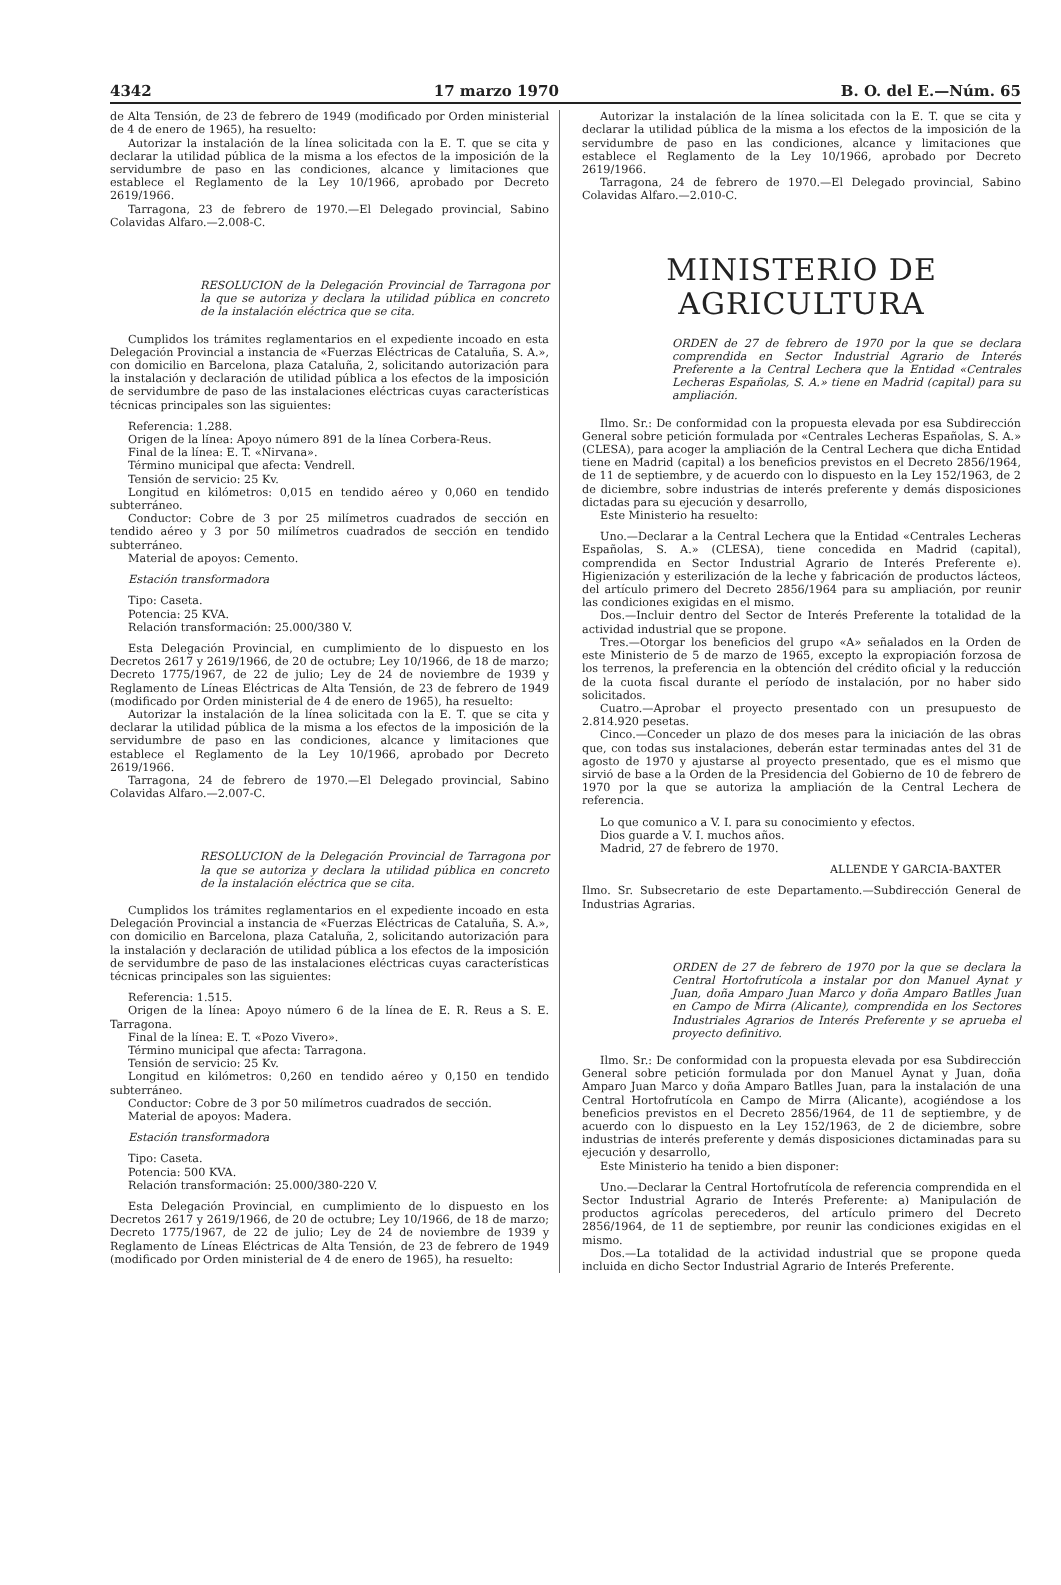4342 17 marzo 1970 B. O. del E.—Núm. 65
de Alta Tensión, de 23 de febrero de 1949 (modificado por Orden ministerial de 4 de enero de 1965), ha resuelto:
Autorizar la instalación de la línea solicitada con la E. T. que se cita y declarar la utilidad pública de la misma a los efectos de la imposición de la servidumbre de paso en las condiciones, alcance y limitaciones que establece el Reglamento de la Ley 10/1966, aprobado por Decreto 2619/1966.
Tarragona, 23 de febrero de 1970.—El Delegado provincial, Sabino Colavidas Alfaro.—2.008-C.
RESOLUCION de la Delegación Provincial de Tarragona por la que se autoriza y declara la utilidad pública en concreto de la instalación eléctrica que se cita.
Cumplidos los trámites reglamentarios en el expediente incoado en esta Delegación Provincial a instancia de «Fuerzas Eléctricas de Cataluña, S. A.», con domicilio en Barcelona, plaza Cataluña, 2, solicitando autorización para la instalación y declaración de utilidad pública a los efectos de la imposición de servidumbre de paso de las instalaciones eléctricas cuyas características técnicas principales son las siguientes:
Referencia: 1.288.
Origen de la línea: Apoyo número 891 de la línea Corbera-Reus.
Final de la línea: E. T. «Nirvana».
Término municipal que afecta: Vendrell.
Tensión de servicio: 25 Kv.
Longitud en kilómetros: 0,015 en tendido aéreo y 0,060 en tendido subterráneo.
Conductor: Cobre de 3 por 25 milímetros cuadrados de sección en tendido aéreo y 3 por 50 milímetros cuadrados de sección en tendido subterráneo.
Material de apoyos: Cemento.
Estación transformadora
Tipo: Caseta.
Potencia: 25 KVA.
Relación transformación: 25.000/380 V.
Esta Delegación Provincial, en cumplimiento de lo dispuesto en los Decretos 2617 y 2619/1966, de 20 de octubre; Ley 10/1966, de 18 de marzo; Decreto 1775/1967, de 22 de julio; Ley de 24 de noviembre de 1939 y Reglamento de Líneas Eléctricas de Alta Tensión, de 23 de febrero de 1949 (modificado por Orden ministerial de 4 de enero de 1965), ha resuelto:
Autorizar la instalación de la línea solicitada con la E. T. que se cita y declarar la utilidad pública de la misma a los efectos de la imposición de la servidumbre de paso en las condiciones, alcance y limitaciones que establece el Reglamento de la Ley 10/1966, aprobado por Decreto 2619/1966.
Tarragona, 24 de febrero de 1970.—El Delegado provincial, Sabino Colavidas Alfaro.—2.007-C.
RESOLUCION de la Delegación Provincial de Tarragona por la que se autoriza y declara la utilidad pública en concreto de la instalación eléctrica que se cita.
Cumplidos los trámites reglamentarios en el expediente incoado en esta Delegación Provincial a instancia de «Fuerzas Eléctricas de Cataluña, S. A.», con domicilio en Barcelona, plaza Cataluña, 2, solicitando autorización para la instalación y declaración de utilidad pública a los efectos de la imposición de servidumbre de paso de las instalaciones eléctricas cuyas características técnicas principales son las siguientes:
Referencia: 1.515.
Origen de la línea: Apoyo número 6 de la línea de E. R. Reus a S. E. Tarragona.
Final de la línea: E. T. «Pozo Vivero».
Término municipal que afecta: Tarragona.
Tensión de servicio: 25 Kv.
Longitud en kilómetros: 0,260 en tendido aéreo y 0,150 en tendido subterráneo.
Conductor: Cobre de 3 por 50 milímetros cuadrados de sección.
Material de apoyos: Madera.
Estación transformadora
Tipo: Caseta.
Potencia: 500 KVA.
Relación transformación: 25.000/380-220 V.
Esta Delegación Provincial, en cumplimiento de lo dispuesto en los Decretos 2617 y 2619/1966, de 20 de octubre; Ley 10/1966, de 18 de marzo; Decreto 1775/1967, de 22 de julio; Ley de 24 de noviembre de 1939 y Reglamento de Líneas Eléctricas de Alta Tensión, de 23 de febrero de 1949 (modificado por Orden ministerial de 4 de enero de 1965), ha resuelto:
Autorizar la instalación de la línea solicitada con la E. T. que se cita y declarar la utilidad pública de la misma a los efectos de la imposición de la servidumbre de paso en las condiciones, alcance y limitaciones que establece el Reglamento de la Ley 10/1966, aprobado por Decreto 2619/1966.
Tarragona, 24 de febrero de 1970.—El Delegado provincial, Sabino Colavidas Alfaro.—2.010-C.
MINISTERIO DE AGRICULTURA
ORDEN de 27 de febrero de 1970 por la que se declara comprendida en Sector Industrial Agrario de Interés Preferente a la Central Lechera que la Entidad «Centrales Lecheras Españolas, S. A.» tiene en Madrid (capital) para su ampliación.
Ilmo. Sr.: De conformidad con la propuesta elevada por esa Subdirección General sobre petición formulada por «Centrales Lecheras Españolas, S. A.» (CLESA), para acoger la ampliación de la Central Lechera que dicha Entidad tiene en Madrid (capital) a los beneficios previstos en el Decreto 2856/1964, de 11 de septiembre, y de acuerdo con lo dispuesto en la Ley 152/1963, de 2 de diciembre, sobre industrias de interés preferente y demás disposiciones dictadas para su ejecución y desarrollo,
Este Ministerio ha resuelto:
Uno.—Declarar a la Central Lechera que la Entidad «Centrales Lecheras Españolas, S. A.» (CLESA), tiene concedida en Madrid (capital), comprendida en Sector Industrial Agrario de Interés Preferente e). Higienización y esterilización de la leche y fabricación de productos lácteos, del artículo primero del Decreto 2856/1964 para su ampliación, por reunir las condiciones exigidas en el mismo.
Dos.—Incluir dentro del Sector de Interés Preferente la totalidad de la actividad industrial que se propone.
Tres.—Otorgar los beneficios del grupo «A» señalados en la Orden de este Ministerio de 5 de marzo de 1965, excepto la expropiación forzosa de los terrenos, la preferencia en la obtención del crédito oficial y la reducción de la cuota fiscal durante el período de instalación, por no haber sido solicitados.
Cuatro.—Aprobar el proyecto presentado con un presupuesto de 2.814.920 pesetas.
Cinco.—Conceder un plazo de dos meses para la iniciación de las obras que, con todas sus instalaciones, deberán estar terminadas antes del 31 de agosto de 1970 y ajustarse al proyecto presentado, que es el mismo que sirvió de base a la Orden de la Presidencia del Gobierno de 10 de febrero de 1970 por la que se autoriza la ampliación de la Central Lechera de referencia.
Lo que comunico a V. I. para su conocimiento y efectos.
Dios guarde a V. I. muchos años.
Madrid, 27 de febrero de 1970.
ALLENDE Y GARCIA-BAXTER
Ilmo. Sr. Subsecretario de este Departamento.—Subdirección General de Industrias Agrarias.
ORDEN de 27 de febrero de 1970 por la que se declara la Central Hortofrutícola a instalar por don Manuel Aynat y Juan, doña Amparo Juan Marco y doña Amparo Batlles Juan en Campo de Mirra (Alicante), comprendida en los Sectores Industriales Agrarios de Interés Preferente y se aprueba el proyecto definitivo.
Ilmo. Sr.: De conformidad con la propuesta elevada por esa Subdirección General sobre petición formulada por don Manuel Aynat y Juan, doña Amparo Juan Marco y doña Amparo Batlles Juan, para la instalación de una Central Hortofrutícola en Campo de Mirra (Alicante), acogiéndose a los beneficios previstos en el Decreto 2856/1964, de 11 de septiembre, y de acuerdo con lo dispuesto en la Ley 152/1963, de 2 de diciembre, sobre industrias de interés preferente y demás disposiciones dictaminadas para su ejecución y desarrollo,
Este Ministerio ha tenido a bien disponer:
Uno.—Declarar la Central Hortofrutícola de referencia comprendida en el Sector Industrial Agrario de Interés Preferente: a) Manipulación de productos agrícolas perecederos, del artículo primero del Decreto 2856/1964, de 11 de septiembre, por reunir las condiciones exigidas en el mismo.
Dos.—La totalidad de la actividad industrial que se propone queda incluida en dicho Sector Industrial Agrario de Interés Preferente.